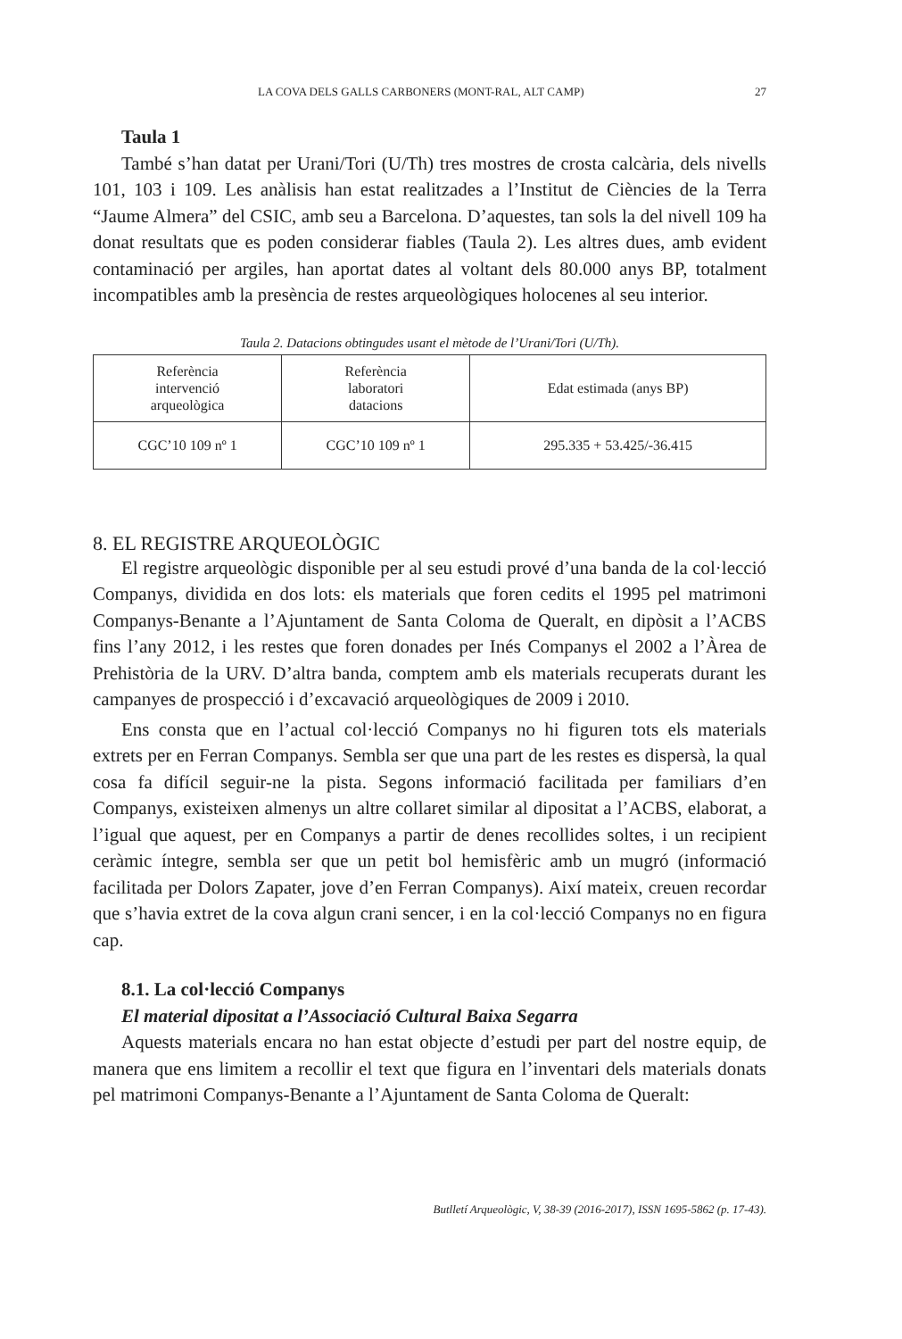LA COVA DELS GALLS CARBONERS (MONT-RAL, ALT CAMP) 27
Taula 1
També s’han datat per Urani/Tori (U/Th) tres mostres de crosta calcària, dels nivells 101, 103 i 109. Les anàlisis han estat realitzades a l’Institut de Ciències de la Terra “Jaume Almera” del CSIC, amb seu a Barcelona. D’aquestes, tan sols la del nivell 109 ha donat resultats que es poden considerar fiables (Taula 2). Les altres dues, amb evident contaminació per argiles, han aportat dates al voltant dels 80.000 anys BP, totalment incompatibles amb la presència de restes arqueològiques holocenes al seu interior.
Taula 2. Datacions obtingudes usant el mètode de l’Urani/Tori (U/Th).
| Referència intervenció arqueològica | Referència laboratori datacions | Edat estimada (anys BP) |
| --- | --- | --- |
| CGC’10 109 nº 1 | CGC’10 109 nº 1 | 295.335 + 53.425/-36.415 |
8. EL REGISTRE ARQUEOLÒGIC
El registre arqueològic disponible per al seu estudi prové d’una banda de la col·lecció Companys, dividida en dos lots: els materials que foren cedits el 1995 pel matrimoni Companys-Benante a l’Ajuntament de Santa Coloma de Queralt, en dipòsit a l’ACBS fins l’any 2012, i les restes que foren donades per Inés Companys el 2002 a l’Àrea de Prehistòria de la URV. D’altra banda, comptem amb els materials recuperats durant les campanyes de prospecció i d’excavació arqueològiques de 2009 i 2010.
Ens consta que en l’actual col·lecció Companys no hi figuren tots els materials extrets per en Ferran Companys. Sembla ser que una part de les restes es dispersà, la qual cosa fa difícil seguir-ne la pista. Segons informació facilitada per familiars d’en Companys, existeixen almenys un altre collaret similar al dipositat a l’ACBS, elaborat, a l’igual que aquest, per en Companys a partir de denes recollides soltes, i un recipient ceràmic íntegre, sembla ser que un petit bol hemisfèric amb un mugró (informació facilitada per Dolors Zapater, jove d’en Ferran Companys). Així mateix, creuen recordar que s’havia extret de la cova algun crani sencer, i en la col·lecció Companys no en figura cap.
8.1. La col·lecció Companys
El material dipositat a l’Associació Cultural Baixa Segarra
Aquests materials encara no han estat objecte d’estudi per part del nostre equip, de manera que ens limitem a recollir el text que figura en l’inventari dels materials donats pel matrimoni Companys-Benante a l’Ajuntament de Santa Coloma de Queralt:
Butlletí Arqueològic, V, 38-39 (2016-2017), ISSN 1695-5862 (p. 17-43).